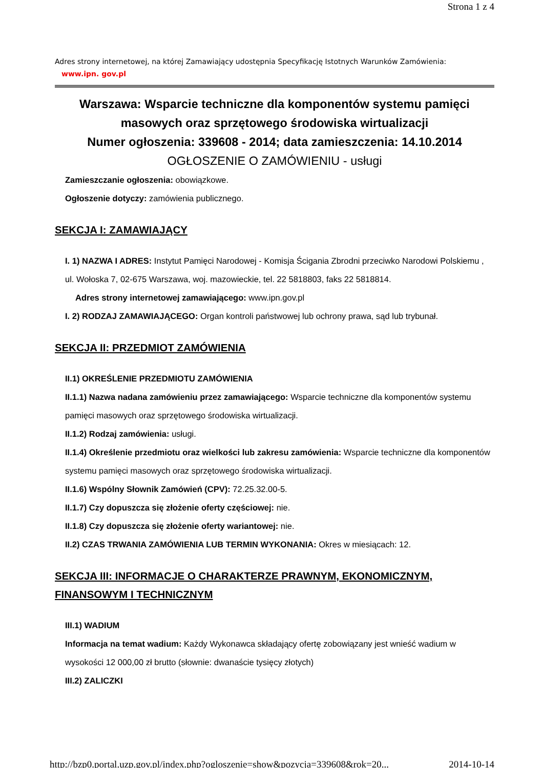Strona 1 z 4
Adres strony internetowej, na której Zamawiający udostępnia Specyfikację Istotnych Warunków Zamówienia:
www.ipn. gov.pl
Warszawa: Wsparcie techniczne dla komponentów systemu pamięci masowych oraz sprzętowego środowiska wirtualizacji
Numer ogłoszenia: 339608 - 2014; data zamieszczenia: 14.10.2014
OGŁOSZENIE O ZAMÓWIENIU - usługi
Zamieszczanie ogłoszenia: obowiązkowe.
Ogłoszenie dotyczy: zamówienia publicznego.
SEKCJA I: ZAMAWIAJĄCY
I. 1) NAZWA I ADRES: Instytut Pamięci Narodowej - Komisja Ścigania Zbrodni przeciwko Narodowi Polskiemu , ul. Wołoska 7, 02-675 Warszawa, woj. mazowieckie, tel. 22 5818803, faks 22 5818814.
Adres strony internetowej zamawiającego: www.ipn.gov.pl
I. 2) RODZAJ ZAMAWIAJĄCEGO: Organ kontroli państwowej lub ochrony prawa, sąd lub trybunał.
SEKCJA II: PRZEDMIOT ZAMÓWIENIA
II.1) OKREŚLENIE PRZEDMIOTU ZAMÓWIENIA
II.1.1) Nazwa nadana zamówieniu przez zamawiającego: Wsparcie techniczne dla komponentów systemu pamięci masowych oraz sprzętowego środowiska wirtualizacji.
II.1.2) Rodzaj zamówienia: usługi.
II.1.4) Określenie przedmiotu oraz wielkości lub zakresu zamówienia: Wsparcie techniczne dla komponentów systemu pamięci masowych oraz sprzętowego środowiska wirtualizacji.
II.1.6) Wspólny Słownik Zamówień (CPV): 72.25.32.00-5.
II.1.7) Czy dopuszcza się złożenie oferty częściowej: nie.
II.1.8) Czy dopuszcza się złożenie oferty wariantowej: nie.
II.2) CZAS TRWANIA ZAMÓWIENIA LUB TERMIN WYKONANIA: Okres w miesiącach: 12.
SEKCJA III: INFORMACJE O CHARAKTERZE PRAWNYM, EKONOMICZNYM, FINANSOWYM I TECHNICZNYM
III.1) WADIUM
Informacja na temat wadium: Każdy Wykonawca składający ofertę zobowiązany jest wnieść wadium w wysokości 12 000,00 zł brutto (słownie: dwanaście tysięcy złotych)
III.2) ZALICZKI
http://bzp0.portal.uzp.gov.pl/index.php?ogloszenie=show&pozycja=339608&rok=20... 2014-10-14